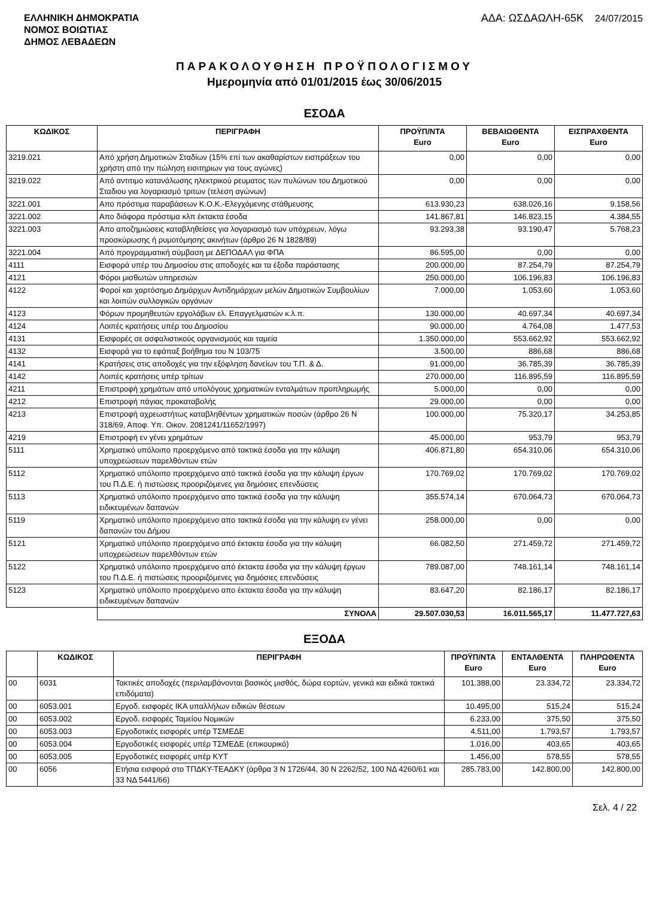ΕΛΛΗΝΙΚΗ ΔΗΜΟΚΡΑΤΙΑ
ΝΟΜΟΣ ΒΟΙΩΤΙΑΣ
ΔΗΜΟΣ ΛΕΒΑΔΕΩΝ
ΑΔΑ: ΩΣΔΑΩΛΗ-65Κ 24/07/2015
ΠΑΡΑΚΟΛΟΥΘΗΣΗ ΠΡΟΫΠΟΛΟΓΙΣΜΟΥ
Ημερομηνία από 01/01/2015 έως 30/06/2015
ΕΣΟΔΑ
| ΚΩΔΙΚΟΣ | ΠΕΡΙΓΡΑΦΗ | ΠΡΟΫΠ/ΝΤΑ Euro | ΒΕΒΑΙΩΘΕΝΤΑ Euro | ΕΙΣΠΡΑΧΘΕΝΤΑ Euro |
| --- | --- | --- | --- | --- |
| 3219.021 | Από χρήση Δημοτικών Σταδίων (15% επί των ακαθαρίστων εισπράξεων του χρήστη από την πώληση εισιτηριων για τους αγώνες) | 0,00 | 0,00 | 0,00 |
| 3219.022 | Από αντιτιμο κατανάλωσης ηλεκτρικού ρευματος των πυλώνων του Δημοτικού Σταδιου για λογαριασμό τριτων (τελεση αγώνων) | 0,00 | 0,00 | 0,00 |
| 3221.001 | Απο πρόστιμα παραβάσεων Κ.Ο.Κ.-Ελεγχόμενης στάθμευσης | 613.930,23 | 638.026,16 | 9.158,56 |
| 3221.002 | Απο διάφορα πρόστιμα κλπ έκτακτα έσοδα | 141.867,81 | 146.823,15 | 4.384,55 |
| 3221.003 | Απο αποζημιώσεις καταβληθείσες για λογαριασμό των υπόχρεων, λόγω προσκύρωσης ή ρυμοτόμησης ακινήτων (άρθρο 26 Ν 1828/89) | 93.293,38 | 93.190,47 | 5.768,23 |
| 3221.004 | Από προγραμματική σύμβαση με ΔΕΠΟΔΑΛ για ΦΠΑ | 86.595,00 | 0,00 | 0,00 |
| 4111 | Εισφορά υπέρ του Δημοσίου στις αποδοχές και τα έξοδα παράστασης | 200.000,00 | 87.254,79 | 87.254,79 |
| 4121 | Φόροι μισθωτών υπηρεσιών | 250.000,00 | 106.196,83 | 106.196,83 |
| 4122 | Φοροί και χαρτόσημο Δημάρχων Αντιδημάρχων μελών Δημοτικών Συμβουλίων και λοιπών συλλογικών οργάνων | 7.000,00 | 1.053,60 | 1.053,60 |
| 4123 | Φόρων προμηθευτών εργολάβων ελ. Επαγγελματιών κ.λ.π. | 130.000,00 | 40.697,34 | 40.697,34 |
| 4124 | Λοιπές κρατήσεις υπέρ του Δημοσίου | 90.000,00 | 4.764,08 | 1.477,53 |
| 4131 | Εισφορές σε ασφαλιστικούς οργανισμούς και ταμεία | 1.350.000,00 | 553.662,92 | 553.662,92 |
| 4132 | Εισφορά για το εφάπαξ βοήθημα του Ν 103/75 | 3.500,00 | 886,68 | 886,68 |
| 4141 | Κρατήσεις στις αποδοχές για την εξόφληση δανείων του Τ.Π. & Δ. | 91.000,00 | 36.785,39 | 36.785,39 |
| 4142 | Λοιπές κρατήσεις υπέρ τρίτων | 270.000,00 | 116.895,59 | 116.895,59 |
| 4211 | Επιστροφή χρημάτων από υπολόγους χρηματικών ενταλμάτων προπληρωμής | 5.000,00 | 0,00 | 0,00 |
| 4212 | Επιστροφή πάγιας προκαταβολής | 29.000,00 | 0,00 | 0,00 |
| 4213 | Επιστροφή αχρεωστήτως καταβληθέντων χρηματικών ποσών (άρθρο 26 Ν 318/69, Αποφ. Υπ. Οικον. 2081241/11652/1997) | 100.000,00 | 75.320,17 | 34.253,85 |
| 4219 | Επιστροφή εν γένει χρημάτων | 45.000,00 | 953,79 | 953,79 |
| 5111 | Χρηματικό υπόλοιπο προερχόμενο από τακτικά έσοδα για την κάλυψη υποχρεώσεων παρελθόντων ετών | 406.871,80 | 654.310,06 | 654.310,06 |
| 5112 | Χρηματικό υπόλοιπο προερχόμενο από τακτικά έσοδα για την κάλυψη έργων του Π.Δ.Ε. ή πιστώσεις προοριζόμενες για δημόσιες επενδύσεις | 170.769,02 | 170.769,02 | 170.769,02 |
| 5113 | Χρηματικό υπόλοιπο προερχόμενο απο τακτικά έσοδα για την κάλυψη ειδικευμένων δαπανών | 355.574,14 | 670.064,73 | 670.064,73 |
| 5119 | Χρηματικό υπόλοιπο προερχόμενο απο τακτικά έσοδα για την κάλυψη εν γένει δαπανών του Δήμου | 258.000,00 | 0,00 | 0,00 |
| 5121 | Χρηματικό υπόλοιπο προερχόμενο από έκτακτα έσοδα για την κάλυψη υποχρεώσεων παρελθόντων ετών | 66.082,50 | 271.459,72 | 271.459,72 |
| 5122 | Χρηματικό υπόλοιπο προερχόμενο από έκτακτα έσοδα για την κάλυψη έργων του Π.Δ.Ε. ή πιστώσεις προοριζόμενες για δημόσιες επενδύσεις | 789.087,00 | 748.161,14 | 748.161,14 |
| 5123 | Χρηματικό υπόλοιπο προερχόμενο απο έκτακτα έσοδα για την κάλυψη ειδικευμένων δαπανών | 83.647,20 | 82.186,17 | 82.186,17 |
| | ΣΥΝΟΛΑ | 29.507.030,53 | 16.011.565,17 | 11.477.727,63 |
ΕΞΟΔΑ
| | ΚΩΔΙΚΟΣ | ΠΕΡΙΓΡΑΦΗ | ΠΡΟΫΠ/ΝΤΑ Euro | ΕΝΤΑΛΘΕΝΤΑ Euro | ΠΛΗΡΩΘΕΝΤΑ Euro |
| --- | --- | --- | --- | --- | --- |
| 00 | 6031 | Τακτικές αποδοχές (περιλαμβάνονται βασικός μισθός, δώρα εορτών, γενικά και ειδικά τακτικά επιδόματα) | 101.388,00 | 23.334,72 | 23.334,72 |
| 00 | 6053.001 | Εργοδ. εισφορές ΙΚΑ υπαλλήλων ειδικών θέσεων | 10.495,00 | 515,24 | 515,24 |
| 00 | 6053.002 | Εργοδ. εισφορές Ταμείου Νομικών | 6.233,00 | 375,50 | 375,50 |
| 00 | 6053.003 | Εργοδοτικές εισφορές υπέρ ΤΣΜΕΔΕ | 4.511,00 | 1.793,57 | 1.793,57 |
| 00 | 6053.004 | Εργοδοτικές εισφορές υπέρ ΤΣΜΕΔΕ (επικουρικό) | 1.016,00 | 403,65 | 403,65 |
| 00 | 6053.005 | Εργοδοτικές εισφορές υπέρ ΚΥΤ | 1.456,00 | 578,55 | 578,55 |
| 00 | 6056 | Ετήσια εισφορά στο ΤΠΔΚΥ-ΤΕΑΔΚΥ (άρθρα 3 Ν 1726/44, 30 Ν 2262/52, 100 ΝΔ 4260/61 και 33 ΝΔ 5441/66) | 285.783,00 | 142.800,00 | 142.800,00 |
Σελ. 4 / 22